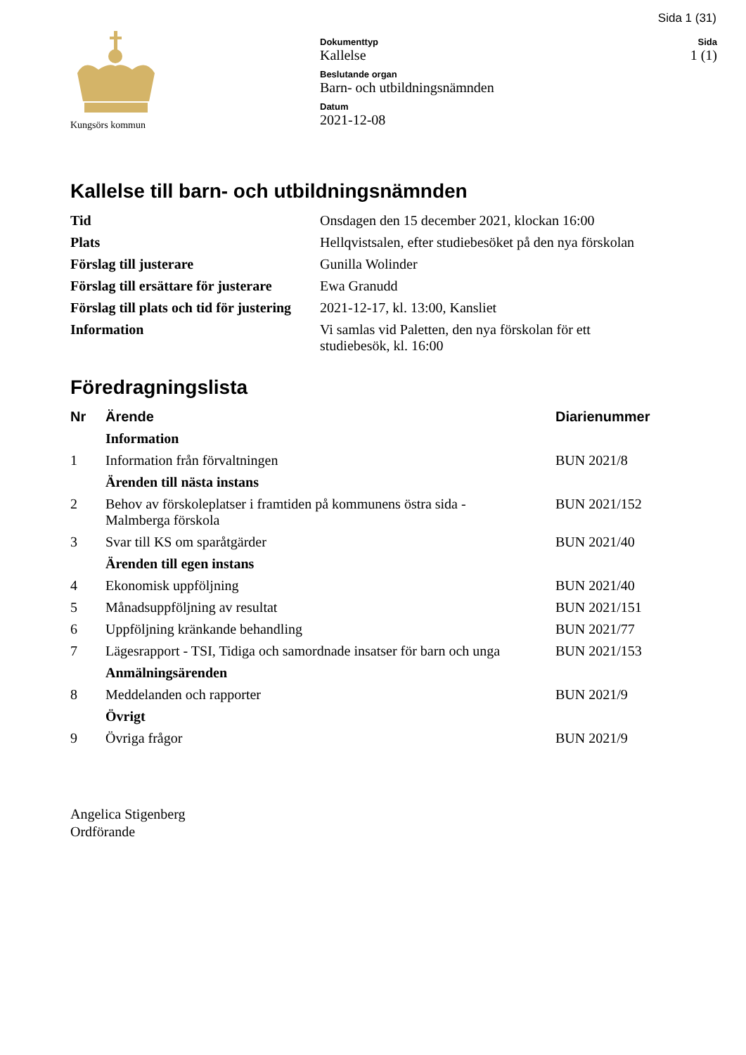Sida 1 (31)
Kungsörs kommun
Dokumenttyp
Kallelse
Beslutande organ
Barn- och utbildningsnämnden
Datum
2021-12-08
Sida
1 (1)
Kallelse till barn- och utbildningsnämnden
| Tid | Onsdagen den 15 december 2021, klockan 16:00 |
| Plats | Hellqvistsalen, efter studiebesöket på den nya förskolan |
| Förslag till justerare | Gunilla Wolinder |
| Förslag till ersättare för justerare | Ewa Granudd |
| Förslag till plats och tid för justering | 2021-12-17, kl. 13:00, Kansliet |
| Information | Vi samlas vid Paletten, den nya förskolan för ett studiebesök, kl. 16:00 |
Föredragningslista
| Nr | Ärende | Diarienummer |
| --- | --- | --- |
| | Information | |
| 1 | Information från förvaltningen | BUN 2021/8 |
| | Ärenden till nästa instans | |
| 2 | Behov av förskoleplatser i framtiden på kommunens östra sida - Malmberga förskola | BUN 2021/152 |
| 3 | Svar till KS om sparåtgärder | BUN 2021/40 |
| | Ärenden till egen instans | |
| 4 | Ekonomisk uppföljning | BUN 2021/40 |
| 5 | Månadsuppföljning av resultat | BUN 2021/151 |
| 6 | Uppföljning kränkande behandling | BUN 2021/77 |
| 7 | Lägesrapport - TSI, Tidiga och samordnade insatser för barn och unga | BUN 2021/153 |
| | Anmälningsärenden | |
| 8 | Meddelanden och rapporter | BUN 2021/9 |
| | Övrigt | |
| 9 | Övriga frågor | BUN 2021/9 |
Angelica Stigenberg
Ordförande